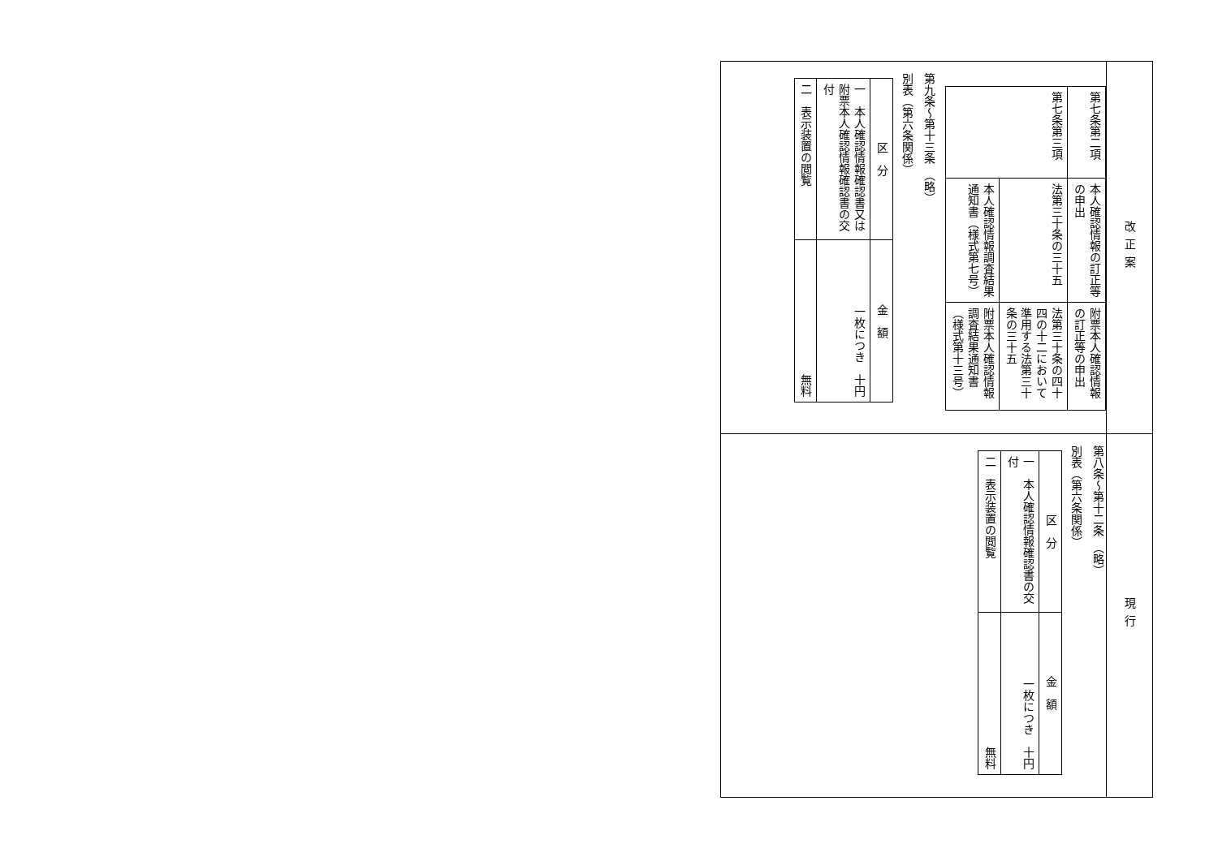| 改正案 | 現行 |
| / 第七条第二項 / 本人確認情報の訂正等の申出 / 附票本人確認情報の訂正等の申出 / / 第七条第三項 / 法第三十条の三十五 / 法第三十条の四十四の十二において準用する法第三十条の三十五 / / / 本人確認情報調査結果通知書（様式第七号） / 附票本人確認情報調査結果通知書（様式第十三号） / 第九条～第十三条 （略） 別表（第六条関係） / 区 分 / 金 額 / / 一 本人確認情報確認書又は附票本人確認情報確認書の交付 / 一枚につき 十円 / / 二 表示装置の閲覧 / 無料 / | 第八条～第十二条 （略） 別表（第六条関係） / 区 分 / 金 額 / / 一 本人確認情報確認書の交付 / 一枚につき 十円 / / 二 表示装置の閲覧 / 無料 / |